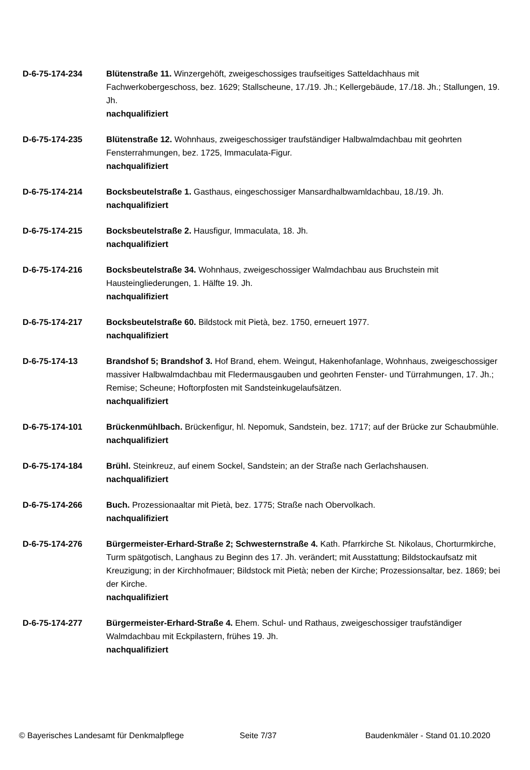D-6-75-174-234 Blütenstraße 11. Winzergehöft, zweigeschossiges traufseitiges Satteldachhaus mit Fachwerkobergeschoss, bez. 1629; Stallscheune, 17./19. Jh.; Kellergebäude, 17./18. Jh.; Stallungen, 19. Jh.
nachqualifiziert
D-6-75-174-235 Blütenstraße 12. Wohnhaus, zweigeschossiger traufständiger Halbwalmdachbau mit geohrten Fensterrahmungen, bez. 1725, Immaculata-Figur.
nachqualifiziert
D-6-75-174-214 Bocksbeutelstraße 1. Gasthaus, eingeschossiger Mansardhalbwamldachbau, 18./19. Jh.
nachqualifiziert
D-6-75-174-215 Bocksbeutelstraße 2. Hausfigur, Immaculata, 18. Jh.
nachqualifiziert
D-6-75-174-216 Bocksbeutelstraße 34. Wohnhaus, zweigeschossiger Walmdachbau aus Bruchstein mit Hausteingliederungen, 1. Hälfte 19. Jh.
nachqualifiziert
D-6-75-174-217 Bocksbeutelstraße 60. Bildstock mit Pietà, bez. 1750, erneuert 1977.
nachqualifiziert
D-6-75-174-13 Brandshof 5; Brandshof 3. Hof Brand, ehem. Weingut, Hakenhofanlage, Wohnhaus, zweigeschossiger massiver Halbwalmdachbau mit Fledermausgauben und geohrten Fenster- und Türrahmungen, 17. Jh.; Remise; Scheune; Hoftorpfosten mit Sandsteinkugelaufsätzen.
nachqualifiziert
D-6-75-174-101 Brückenmühlbach. Brückenfigur, hl. Nepomuk, Sandstein, bez. 1717; auf der Brücke zur Schaubmühle.
nachqualifiziert
D-6-75-174-184 Brühl. Steinkreuz, auf einem Sockel, Sandstein; an der Straße nach Gerlachshausen.
nachqualifiziert
D-6-75-174-266 Buch. Prozessionaaltar mit Pietà, bez. 1775; Straße nach Obervolkach.
nachqualifiziert
D-6-75-174-276 Bürgermeister-Erhard-Straße 2; Schwesternstraße 4. Kath. Pfarrkirche St. Nikolaus, Chorturmkirche, Turm spätgotisch, Langhaus zu Beginn des 17. Jh. verändert; mit Ausstattung; Bildstockaufsatz mit Kreuzigung; in der Kirchhofmauer; Bildstock mit Pietà; neben der Kirche; Prozessionsaltar, bez. 1869; bei der Kirche.
nachqualifiziert
D-6-75-174-277 Bürgermeister-Erhard-Straße 4. Ehem. Schul- und Rathaus, zweigeschossiger traufständiger Walmdachbau mit Eckpilastern, frühes 19. Jh.
nachqualifiziert
© Bayerisches Landesamt für Denkmalpflege Seite 7/37 Baudenkmäler - Stand 01.10.2020